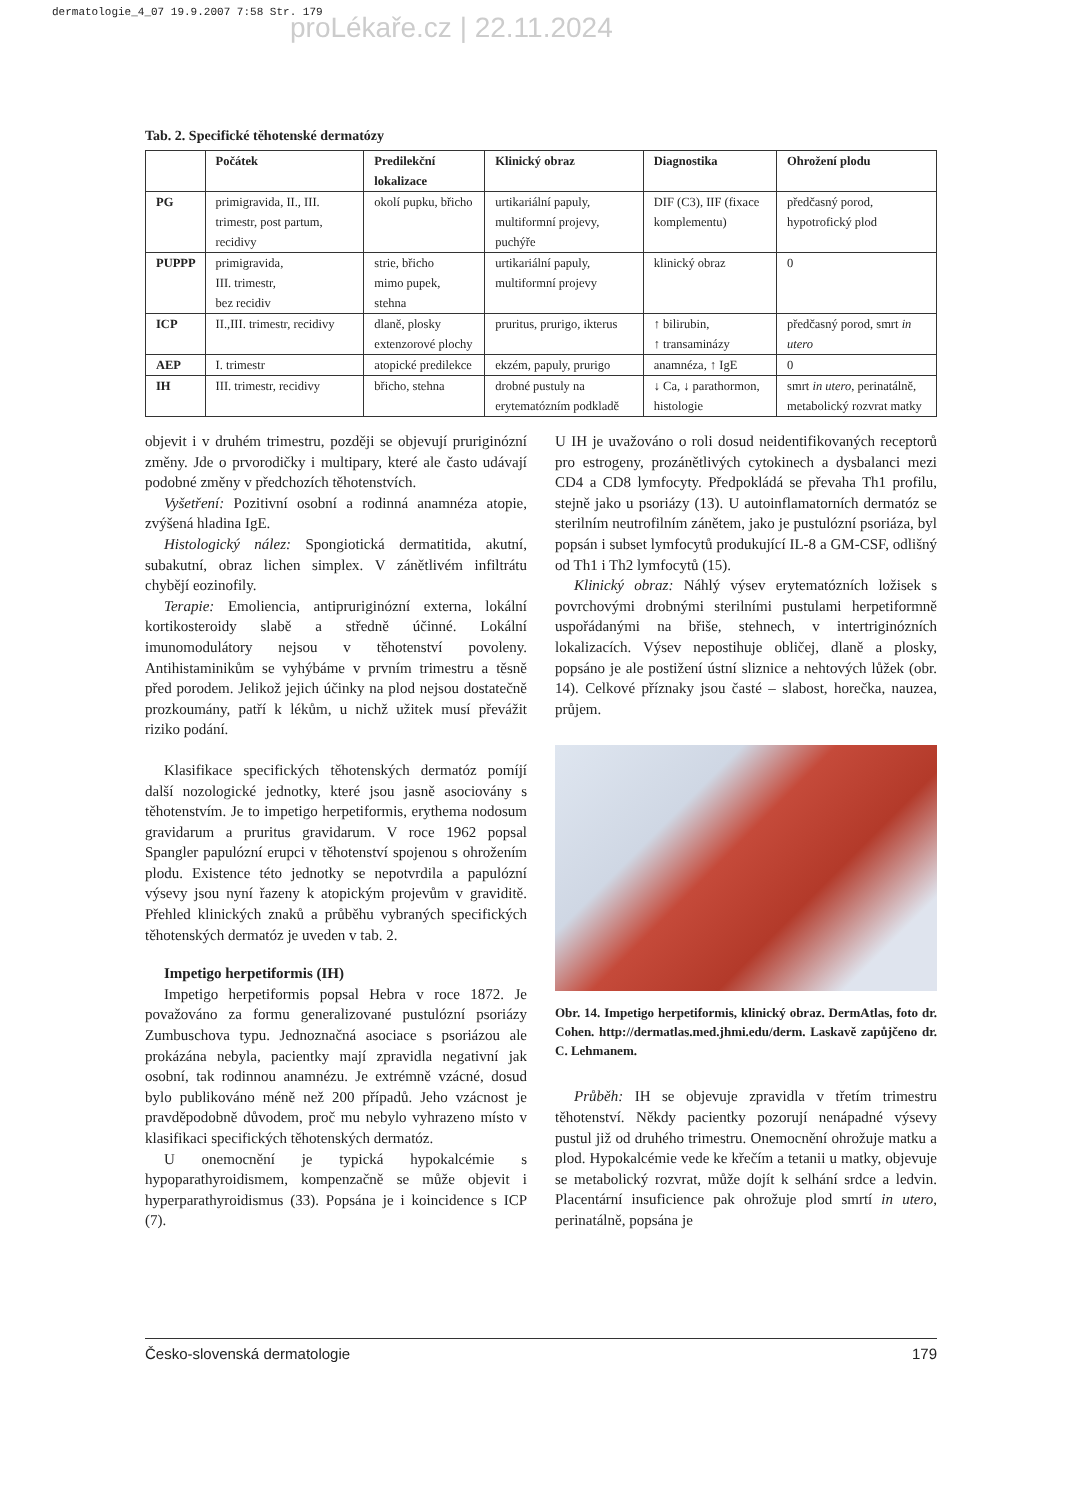dermatologie_4_07 19.9.2007 7:58 Str. 179
proLékaře.cz | 22.11.2024
Tab. 2. Specifické těhotenské dermatózy
| | Počátek | Predilekční lokalizace | Klinický obraz | Diagnostika | Ohrožení plodu |
| --- | --- | --- | --- | --- | --- |
| PG | primigravida, II., III. trimestr, post partum, recidivy | okolí pupku, břicho | urtikariální papuly, multiformní projevy, puchýře | DIF (C3), IIF (fixace komplementu) | předčasný porod, hypotrofický plod |
| PUPPP | primigravida, III. trimestr, bez recidiv | strie, břicho mimo pupek, stehna | urtikariální papuly, multiformní projevy | klinický obraz | 0 |
| ICP | II.,III. trimestr, recidivy | dlaně, plosky extenzorové plochy | pruritus, prurigo, ikterus | ↑ bilirubin, ↑ transaminázy | předčasný porod, smrt in utero |
| AEP | I. trimestr | atopické predilekce | ekzém, papuly, prurigo | anamnéza, ↑ IgE | 0 |
| IH | III. trimestr, recidivy | břicho, stehna | drobné pustuly na erytematózním podkladě | ↓ Ca, ↓ parathormon, histologie | smrt in utero , perinatálně, metabolický rozvrat matky |
objevit i v druhém trimestru, později se objevují pruriginózní změny. Jde o prvorodičky i multipary, které ale často udávají podobné změny v předchozích těhotenstvích.
Vyšetření: Pozitivní osobní a rodinná anamnéza atopie, zvýšená hladina IgE.
Histologický nález: Spongiotická dermatitida, akutní, subakutní, obraz lichen simplex. V zánětlivém infiltrátu chybějí eozinofily.
Terapie: Emoliencia, antipruriginózní externa, lokální kortikosteroidy slabě a středně účinné. Lokální imunomodulátory nejsou v těhotenství povoleny. Antihistaminikům se vyhýbáme v prvním trimestru a těsně před porodem. Jelikož jejich účinky na plod nejsou dostatečně prozkoumány, patří k lékům, u nichž užitek musí převážit riziko podání.
Klasifikace specifických těhotenských dermatóz pomíjí další nozologické jednotky, které jsou jasně asociovány s těhotenstvím. Je to impetigo herpetiformis, erythema nodosum gravidarum a pruritus gravidarum. V roce 1962 popsal Spangler papulózní erupci v těhotenství spojenou s ohrožením plodu. Existence této jednotky se nepotvrdila a papulózní výsevy jsou nyní řazeny k atopickým projevům v graviditě. Přehled klinických znaků a průběhu vybraných specifických těhotenských dermatóz je uveden v tab. 2.
Impetigo herpetiformis (IH)
Impetigo herpetiformis popsal Hebra v roce 1872. Je považováno za formu generalizované pustulózní psoriázy Zumbuschova typu. Jednoznačná asociace s psoriázou ale prokázána nebyla, pacientky mají zpravidla negativní jak osobní, tak rodinnou anamnézu. Je extrémně vzácné, dosud bylo publikováno méně než 200 případů. Jeho vzácnost je pravděpodobně důvodem, proč mu nebylo vyhrazeno místo v klasifikaci specifických těhotenských dermatóz.
U onemocnění je typická hypokalcémie s hypoparathyroidismem, kompenzačně se může objevit i hyperparathyroidismus (33). Popsána je i koincidence s ICP (7).
U IH je uvažováno o roli dosud neidentifikovaných receptorů pro estrogeny, prozánětlivých cytokinech a dysbalanci mezi CD4 a CD8 lymfocyty. Předpokládá se převaha Th1 profilu, stejně jako u psoriázy (13). U autoinflamatorních dermatóz se sterilním neutrofilním zánětem, jako je pustulózní psoriáza, byl popsán i subset lymfocytů produkující IL-8 a GM-CSF, odlišný od Th1 i Th2 lymfocytů (15).
Klinický obraz: Náhlý výsev erytematózních ložisek s povrchovými drobnými sterilními pustulami herpetiformně uspořádanými na břiše, stehnech, v intertriginózních lokalizacích. Výsev nepostihuje obličej, dlaně a plosky, popsáno je ale postižení ústní sliznice a nehtových lůžek (obr. 14). Celkové příznaky jsou časté – slabost, horečka, nauzea, průjem.
Obr. 14. Impetigo herpetiformis, klinický obraz. DermAtlas, foto dr. Cohen. http://dermatlas.med.jhmi.edu/derm. Laskavě zapůjčeno dr. C. Lehmanem.
Průběh: IH se objevuje zpravidla v třetím trimestru těhotenství. Někdy pacientky pozorují nenápadné výsevy pustul již od druhého trimestru. Onemocnění ohrožuje matku a plod. Hypokalcémie vede ke křečím a tetanii u matky, objevuje se metabolický rozvrat, může dojít k selhání srdce a ledvin. Placentární insuficience pak ohrožuje plod smrtí in utero, perinatálně, popsána je
Česko-slovenská dermatologie 179